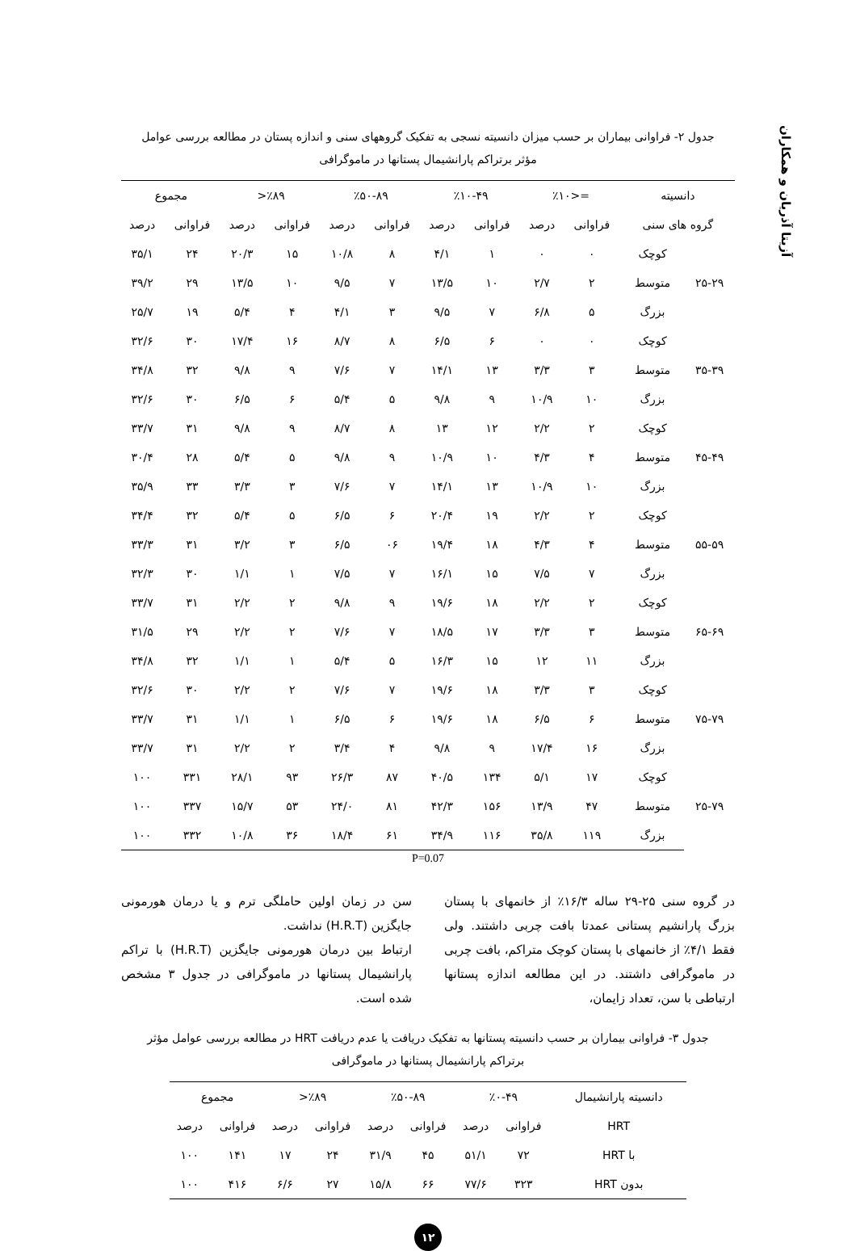آزیتا آذریان و همکاران
جدول ۲- فراوانی بیماران بر حسب میزان دانسیته نسجی به تفکیک گروههای سنی و اندازه پستان در مطالعه بررسی عوامل
مؤثر برتراکم پارانشیمال پستانها در ماموگرافی
| دانسیته | | =<٪۱۰ | | ٪۱۰-۴۹ | | ٪۵۰-۸۹ | | ٪۸۹< | | مجموع | |
| --- | --- | --- | --- | --- | --- | --- | --- | --- | --- | --- | --- |
| گروه های سنی | | فراوانی | درصد | فراوانی | درصد | فراوانی | درصد | فراوانی | درصد | فراوانی | درصد |
| ۲۵-۲۹ | کوچک | ۰ | ۰ | ۱ | ۴/۱ | ۸ | ۱۰/۸ | ۱۵ | ۲۰/۳ | ۲۴ | ۳۵/۱ |
| | متوسط | ۲ | ۲/۷ | ۱۰ | ۱۳/۵ | ۷ | ۹/۵ | ۱۰ | ۱۳/۵ | ۲۹ | ۳۹/۲ |
| | بزرگ | ۵ | ۶/۸ | ۷ | ۹/۵ | ۳ | ۴/۱ | ۴ | ۵/۴ | ۱۹ | ۲۵/۷ |
| ۳۵-۳۹ | کوچک | ۰ | ۰ | ۶ | ۶/۵ | ۸ | ۸/۷ | ۱۶ | ۱۷/۴ | ۳۰ | ۳۲/۶ |
| | متوسط | ۳ | ۳/۳ | ۱۳ | ۱۴/۱ | ۷ | ۷/۶ | ۹ | ۹/۸ | ۳۲ | ۳۴/۸ |
| | بزرگ | ۱۰ | ۱۰/۹ | ۹ | ۹/۸ | ۵ | ۵/۴ | ۶ | ۶/۵ | ۳۰ | ۳۲/۶ |
| ۴۵-۴۹ | کوچک | ۲ | ۲/۲ | ۱۲ | ۱۳ | ۸ | ۸/۷ | ۹ | ۹/۸ | ۳۱ | ۳۳/۷ |
| | متوسط | ۴ | ۴/۳ | ۱۰ | ۱۰/۹ | ۹ | ۹/۸ | ۵ | ۵/۴ | ۲۸ | ۳۰/۴ |
| | بزرگ | ۱۰ | ۱۰/۹ | ۱۳ | ۱۴/۱ | ۷ | ۷/۶ | ۳ | ۳/۳ | ۳۳ | ۳۵/۹ |
| ۵۵-۵۹ | کوچک | ۲ | ۲/۲ | ۱۹ | ۲۰/۴ | ۶ | ۶/۵ | ۵ | ۵/۴ | ۳۲ | ۳۴/۴ |
| | متوسط | ۴ | ۴/۳ | ۱۸ | ۱۹/۴ | ۰۶ | ۶/۵ | ۳ | ۳/۲ | ۳۱ | ۳۳/۳ |
| | بزرگ | ۷ | ۷/۵ | ۱۵ | ۱۶/۱ | ۷ | ۷/۵ | ۱ | ۱/۱ | ۳۰ | ۳۲/۳ |
| ۶۵-۶۹ | کوچک | ۲ | ۲/۲ | ۱۸ | ۱۹/۶ | ۹ | ۹/۸ | ۲ | ۲/۲ | ۳۱ | ۳۳/۷ |
| | متوسط | ۳ | ۳/۳ | ۱۷ | ۱۸/۵ | ۷ | ۷/۶ | ۲ | ۲/۲ | ۲۹ | ۳۱/۵ |
| | بزرگ | ۱۱ | ۱۲ | ۱۵ | ۱۶/۳ | ۵ | ۵/۴ | ۱ | ۱/۱ | ۳۲ | ۳۴/۸ |
| ۷۵-۷۹ | کوچک | ۳ | ۳/۳ | ۱۸ | ۱۹/۶ | ۷ | ۷/۶ | ۲ | ۲/۲ | ۳۰ | ۳۲/۶ |
| | متوسط | ۶ | ۶/۵ | ۱۸ | ۱۹/۶ | ۶ | ۶/۵ | ۱ | ۱/۱ | ۳۱ | ۳۳/۷ |
| | بزرگ | ۱۶ | ۱۷/۴ | ۹ | ۹/۸ | ۴ | ۳/۴ | ۲ | ۲/۲ | ۳۱ | ۳۳/۷ |
| ۲۵-۷۹ | کوچک | ۱۷ | ۵/۱ | ۱۳۴ | ۴۰/۵ | ۸۷ | ۲۶/۳ | ۹۳ | ۲۸/۱ | ۳۳۱ | ۱۰۰ |
| | متوسط | ۴۷ | ۱۳/۹ | ۱۵۶ | ۴۲/۳ | ۸۱ | ۲۴/۰ | ۵۳ | ۱۵/۷ | ۳۳۷ | ۱۰۰ |
| | بزرگ | ۱۱۹ | ۳۵/۸ | ۱۱۶ | ۳۴/۹ | ۶۱ | ۱۸/۴ | ۳۶ | ۱۰/۸ | ۳۳۲ | ۱۰۰ |
P=0.07
در گروه سنی ۲۵-۲۹ ساله ۱۶/۳٪ از خانمهای با پستان بزرگ پارانشیم پستانی عمدتا بافت چربی داشتند. ولی فقط ۴/۱٪ از خانمهای با پستان کوچک متراکم، بافت چربی در ماموگرافی داشتند. در این مطالعه اندازه پستانها ارتباطی با سن، تعداد زایمان،
سن در زمان اولین حاملگی ترم و یا درمان هورمونی جایگزین (H.R.T) نداشت.
ارتباط بین درمان هورمونی جایگزین (H.R.T) با تراکم پارانشیمال پستانها در ماموگرافی در جدول ۳ مشخص شده است.
جدول ۳- فراوانی بیماران بر حسب دانسیته پستانها به تفکیک دریافت یا عدم دریافت HRT در مطالعه بررسی عوامل مؤثر
برتراکم پارانشیمال پستانها در ماموگرافی
| دانسیته پارانشیمال | ٪۰-۴۹ | | ٪۵۰-۸۹ | | ٪۸۹< | | مجموع | |
| --- | --- | --- | --- | --- | --- | --- | --- | --- |
| HRT | فراوانی | درصد | فراوانی | درصد | فراوانی | درصد | فراوانی | درصد |
| با HRT | ۷۲ | ۵۱/۱ | ۴۵ | ۳۱/۹ | ۲۴ | ۱۷ | ۱۴۱ | ۱۰۰ |
| بدون HRT | ۳۲۳ | ۷۷/۶ | ۶۶ | ۱۵/۸ | ۲۷ | ۶/۶ | ۴۱۶ | ۱۰۰ |
۱۲